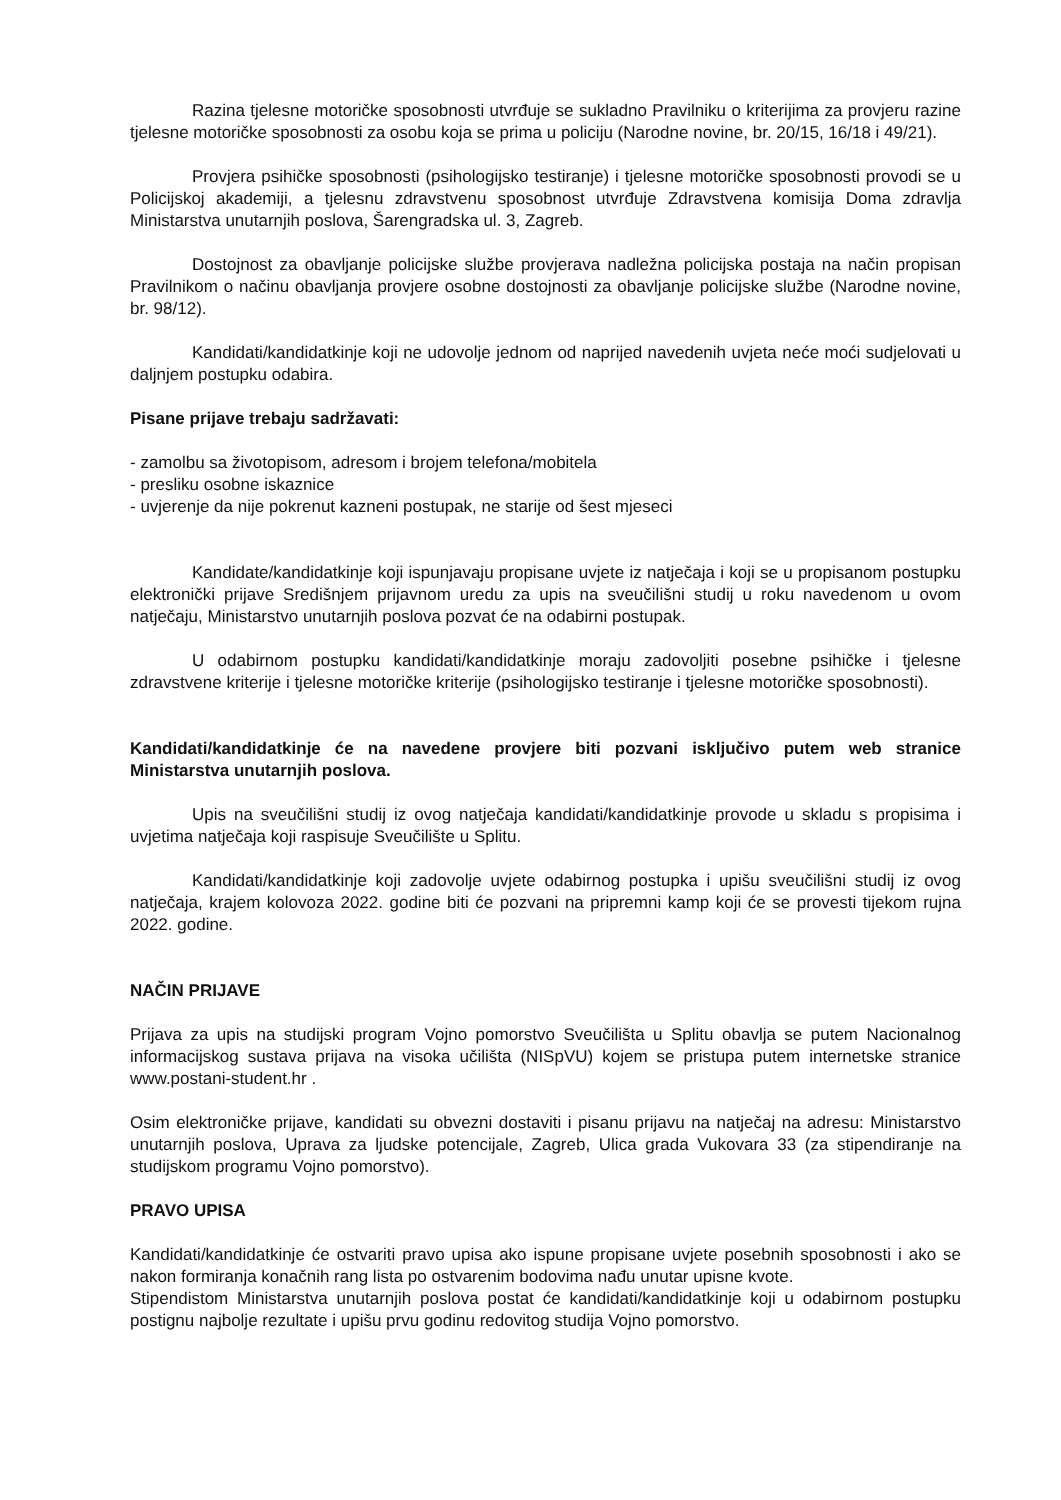Razina tjelesne motoričke sposobnosti utvrđuje se sukladno Pravilniku o kriterijima za provjeru razine tjelesne motoričke sposobnosti za osobu koja se prima u policiju (Narodne novine, br. 20/15, 16/18 i 49/21).
Provjera psihičke sposobnosti (psihologijsko testiranje) i tjelesne motoričke sposobnosti provodi se u Policijskoj akademiji, a tjelesnu zdravstvenu sposobnost utvrđuje Zdravstvena komisija Doma zdravlja Ministarstva unutarnjih poslova, Šarengradska ul. 3, Zagreb.
Dostojnost za obavljanje policijske službe provjerava nadležna policijska postaja na način propisan Pravilnikom o načinu obavljanja provjere osobne dostojnosti za obavljanje policijske službe (Narodne novine, br. 98/12).
Kandidati/kandidatkinje koji ne udovolje jednom od naprijed navedenih uvjeta neće moći sudjelovati u daljnjem postupku odabira.
Pisane prijave trebaju sadržavati:
- zamolbu sa životopisom, adresom i brojem telefona/mobitela
- presliku osobne iskaznice
- uvjerenje da nije pokrenut kazneni postupak, ne starije od šest mjeseci
Kandidate/kandidatkinje koji ispunjavaju propisane uvjete iz natječaja i koji se u propisanom postupku elektronički prijave Središnjem prijavnom uredu za upis na sveučilišni studij u roku navedenom u ovom natječaju, Ministarstvo unutarnjih poslova pozvat će na odabirni postupak.
U odabirnom postupku kandidati/kandidatkinje moraju zadovoljiti posebne psihičke i tjelesne zdravstvene kriterije i tjelesne motoričke kriterije (psihologijsko testiranje i tjelesne motoričke sposobnosti).
Kandidati/kandidatkinje će na navedene provjere biti pozvani isključivo putem web stranice Ministarstva unutarnjih poslova.
Upis na sveučilišni studij iz ovog natječaja kandidati/kandidatkinje provode u skladu s propisima i uvjetima natječaja koji raspisuje Sveučilište u Splitu.
Kandidati/kandidatkinje koji zadovolje uvjete odabirnog postupka i upišu sveučilišni studij iz ovog natječaja, krajem kolovoza 2022. godine biti će pozvani na pripremni kamp koji će se provesti tijekom rujna 2022. godine.
NAČIN PRIJAVE
Prijava za upis na studijski program Vojno pomorstvo Sveučilišta u Splitu obavlja se putem Nacionalnog informacijskog sustava prijava na visoka učilišta (NISpVU) kojem se pristupa putem internetske stranice www.postani-student.hr .
Osim elektroničke prijave, kandidati su obvezni dostaviti i pisanu prijavu na natječaj na adresu: Ministarstvo unutarnjih poslova, Uprava za ljudske potencijale, Zagreb, Ulica grada Vukovara 33 (za stipendiranje na studijskom programu Vojno pomorstvo).
PRAVO UPISA
Kandidati/kandidatkinje će ostvariti pravo upisa ako ispune propisane uvjete posebnih sposobnosti i ako se nakon formiranja konačnih rang lista po ostvarenim bodovima nađu unutar upisne kvote.
Stipendistom Ministarstva unutarnjih poslova postat će kandidati/kandidatkinje koji u odabirnom postupku postignu najbolje rezultate i upišu prvu godinu redovitog studija Vojno pomorstvo.